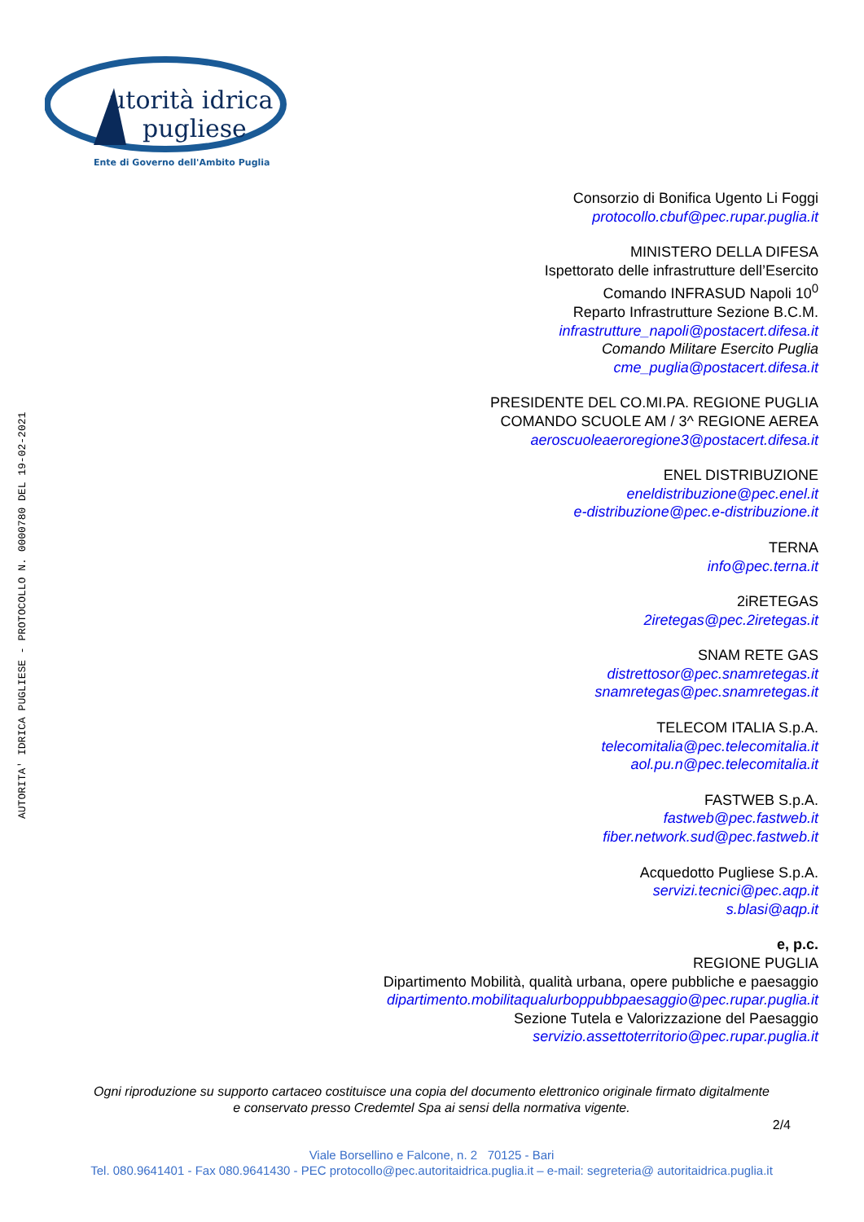utorità idrica
pugliese
Ente di Governo dell'Ambito Puglia
AUTORITA' IDRICA PUGLIESE - PROTOCOLLO N. 0000780 DEL 19-02-2021
Consorzio di Bonifica Ugento Li Foggi
protocollo.cbuf@pec.rupar.puglia.it
MINISTERO DELLA DIFESA
Ispettorato delle infrastrutture dell’Esercito
Comando INFRASUD Napoli 10<sup>0</sup>
Reparto Infrastrutture Sezione B.C.M.
infrastrutture_napoli@postacert.difesa.it
Comando Militare Esercito Puglia
cme_puglia@postacert.difesa.it
PRESIDENTE DEL CO.MI.PA. REGIONE PUGLIA
COMANDO SCUOLE AM / 3^ REGIONE AEREA
aeroscuoleaeroregione3@postacert.difesa.it
ENEL DISTRIBUZIONE
eneldistribuzione@pec.enel.it
e-distribuzione@pec.e-distribuzione.it
TERNA
info@pec.terna.it
2iRETEGAS
2iretegas@pec.2iretegas.it
SNAM RETE GAS
distrettosor@pec.snamretegas.it
snamretegas@pec.snamretegas.it
TELECOM ITALIA S.p.A.
telecomitalia@pec.telecomitalia.it
aol.pu.n@pec.telecomitalia.it
FASTWEB S.p.A.
fastweb@pec.fastweb.it
fiber.network.sud@pec.fastweb.it
Acquedotto Pugliese S.p.A.
servizi.tecnici@pec.aqp.it
s.blasi@aqp.it
e, p.c.
REGIONE PUGLIA
Dipartimento Mobilità, qualità urbana, opere pubbliche e paesaggio
dipartimento.mobilitaqualurboppubbpaesaggio@pec.rupar.puglia.it
Sezione Tutela e Valorizzazione del Paesaggio
servizio.assettoterritorio@pec.rupar.puglia.it
Ogni riproduzione su supporto cartaceo costituisce una copia del documento elettronico originale firmato digitalmente
e conservato presso Credemtel Spa ai sensi della normativa vigente.
2/4
Viale Borsellino e Falcone, n. 2 70125 - Bari
Tel. 080.9641401 - Fax 080.9641430 - PEC protocollo@pec.autoritaidrica.puglia.it – e-mail: segreteria@ autoritaidrica.puglia.it